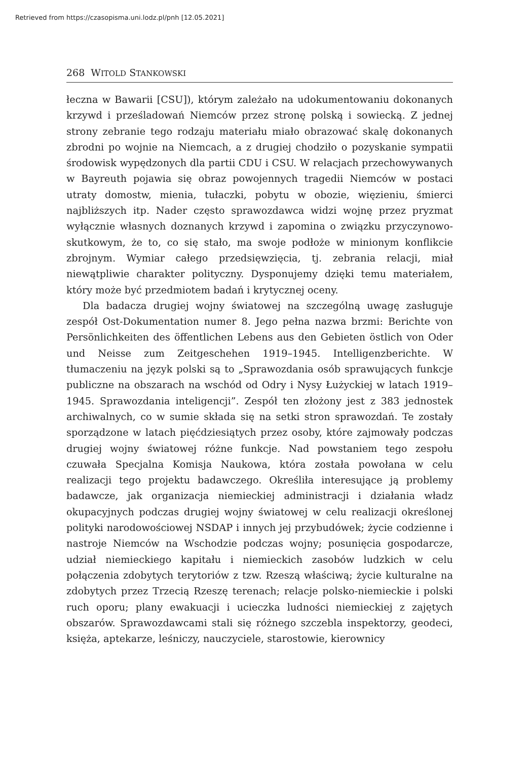Retrieved from https://czasopisma.uni.lodz.pl/pnh [12.05.2021]
268 WITOLD STANKOWSKI
łeczna w Bawarii [CSU]), którym zależało na udokumentowaniu dokonanych krzywd i prześladowań Niemców przez stronę polską i sowiecką. Z jednej strony zebranie tego rodzaju materiału miało obrazować skalę dokonanych zbrodni po wojnie na Niemcach, a z drugiej chodziło o pozyskanie sympatii środowisk wypędzonych dla partii CDU i CSU. W relacjach przechowywanych w Bayreuth pojawia się obraz powojennych tragedii Niemców w postaci utraty domostw, mienia, tułaczki, pobytu w obozie, więzieniu, śmierci najbliższych itp. Nader często sprawozdawca widzi wojnę przez pryzmat wyłącznie własnych doznanych krzywd i zapomina o związku przyczynowo-skutkowym, że to, co się stało, ma swoje podłoże w minionym konflikcie zbrojnym. Wymiar całego przedsięwzięcia, tj. zebrania relacji, miał niewątpliwie charakter polityczny. Dysponujemy dzięki temu materiałem, który może być przedmiotem badań i krytycznej oceny.
Dla badacza drugiej wojny światowej na szczególną uwagę zasługuje zespół Ost-Dokumentation numer 8. Jego pełna nazwa brzmi: Berichte von Persönlichkeiten des öffentlichen Lebens aus den Gebieten östlich von Oder und Neisse zum Zeitgeschehen 1919–1945. Intelligenzberichte. W tłumaczeniu na język polski są to „Sprawozdania osób sprawujących funkcje publiczne na obszarach na wschód od Odry i Nysy Łużyckiej w latach 1919–1945. Sprawozdania inteligencji”. Zespół ten złożony jest z 383 jednostek archiwalnych, co w sumie składa się na setki stron sprawozdań. Te zostały sporządzone w latach pięćdziesiątych przez osoby, które zajmowały podczas drugiej wojny światowej różne funkcje. Nad powstaniem tego zespołu czuwała Specjalna Komisja Naukowa, która została powołana w celu realizacji tego projektu badawczego. Określiła interesujące ją problemy badawcze, jak organizacja niemieckiej administracji i działania władz okupacyjnych podczas drugiej wojny światowej w celu realizacji określonej polityki narodowościowej NSDAP i innych jej przybudówek; życie codzienne i nastroje Niemców na Wschodzie podczas wojny; posunięcia gospodarcze, udział niemieckiego kapitału i niemieckich zasobów ludzkich w celu połączenia zdobytych terytoriów z tzw. Rzeszą właściwą; życie kulturalne na zdobytych przez Trzecią Rzeszę terenach; relacje polsko-niemieckie i polski ruch oporu; plany ewakuacji i ucieczka ludności niemieckiej z zajętych obszarów. Sprawozdawcami stali się różnego szczebla inspektorzy, geodeci, księża, aptekarze, leśniczy, nauczyciele, starostowie, kierownicy